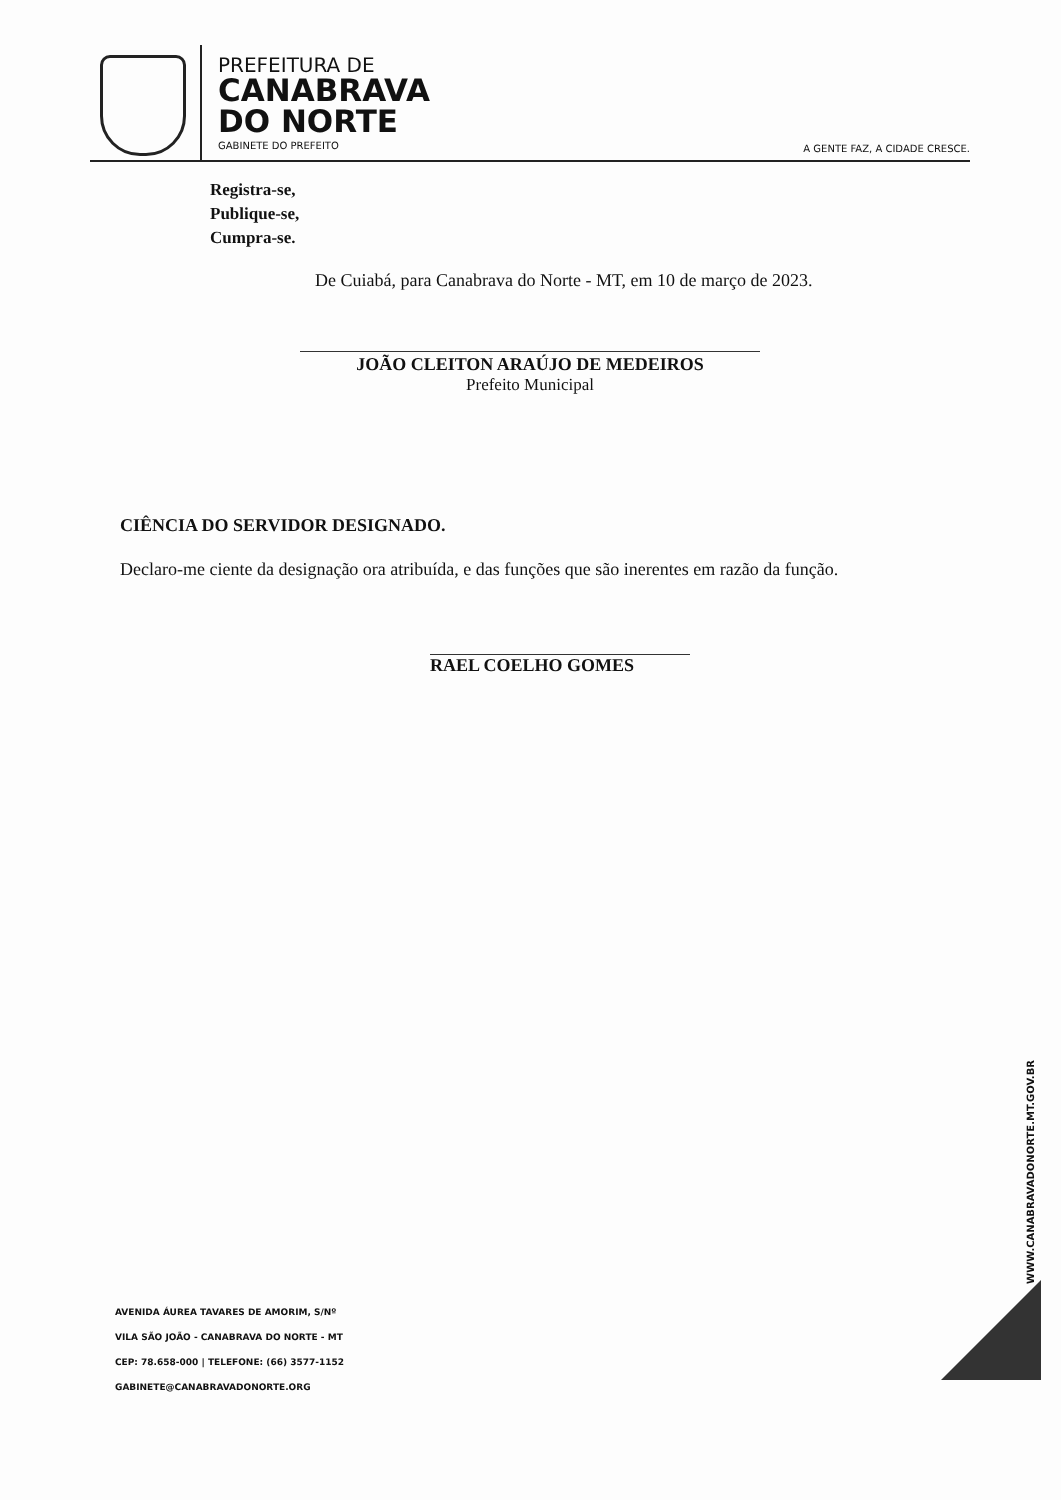PREFEITURA DE
CANABRAVA
DO NORTE
GABINETE DO PREFEITO
A GENTE FAZ, A CIDADE CRESCE.
Registra-se,
Publique-se,
Cumpra-se.
De Cuiabá, para Canabrava do Norte - MT, em 10 de março de 2023.
JOÃO CLEITON ARAÚJO DE MEDEIROS
Prefeito Municipal
CIÊNCIA DO SERVIDOR DESIGNADO.
Declaro-me ciente da designação ora atribuída, e das funções que são inerentes em razão da função.
RAEL COELHO GOMES
WWW.CANABRAVADONORTE.MT.GOV.BR
AVENIDA ÁUREA TAVARES DE AMORIM, S/Nº
VILA SÃO JOÃO - CANABRAVA DO NORTE - MT
CEP: 78.658-000 | TELEFONE: (66) 3577-1152
GABINETE@CANABRAVADONORTE.ORG